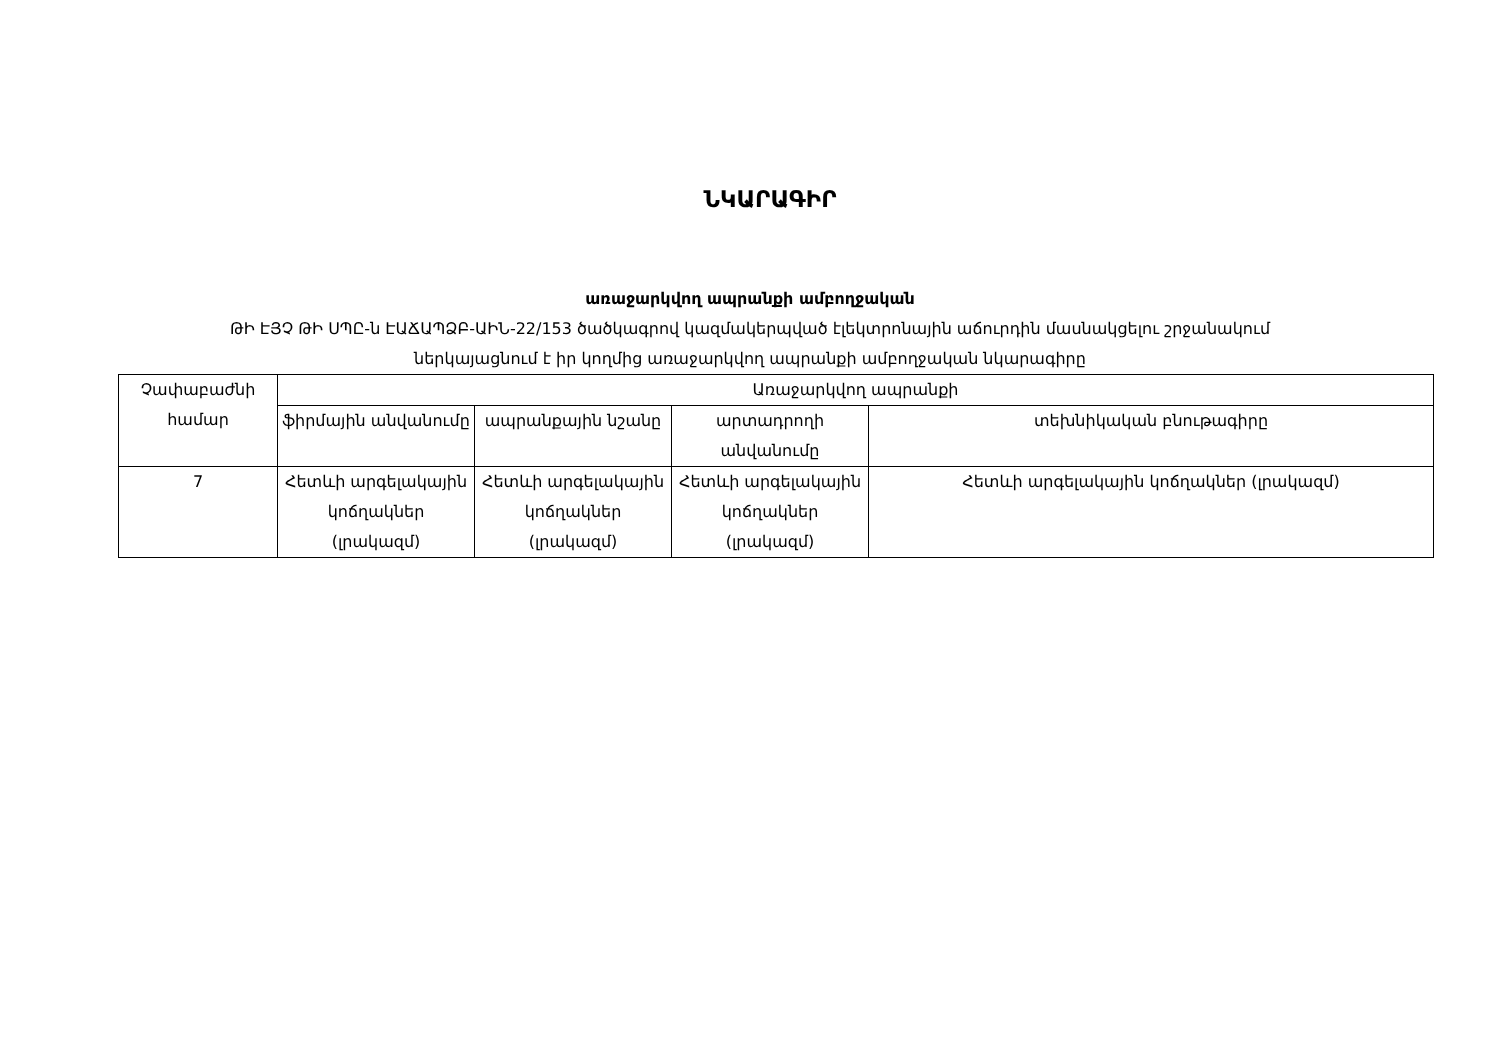ՆԿԱՐԱԳԻՐ
առաջարկվող ապրանքի ամբողջական
ԹԻ ԷՅՉ ԹԻ ՍՊԸ-ն ԷԱՃԱՊՁԲ-ԱԻՆ-22/153 ծածկագրով կազմակերպված էլեկտրոնային աճուրդին մասնակցելու շրջանակում
ներկայացնում է իր կողմից առաջարկվող ապրանքի ամբողջական նկարագիրը
| Չափաբաժնի համար | Առաջարկվող ապրանքի | | | |
| --- | --- | --- | --- | --- |
| | ֆիրմային անվանումը | ապրանքային նշանը | արտադրողի անվանումը | տեխնիկական բնութագիրը |
| 7 | Հետևի արգելակային կոճղակներ (լրակազմ) | Հետևի արգելակային կոճղակներ (լրակազմ) | Հետևի արգելակային կոճղակներ (լրակազմ) | Հետևի արգելակային կոճղակներ (լրակազմ) |